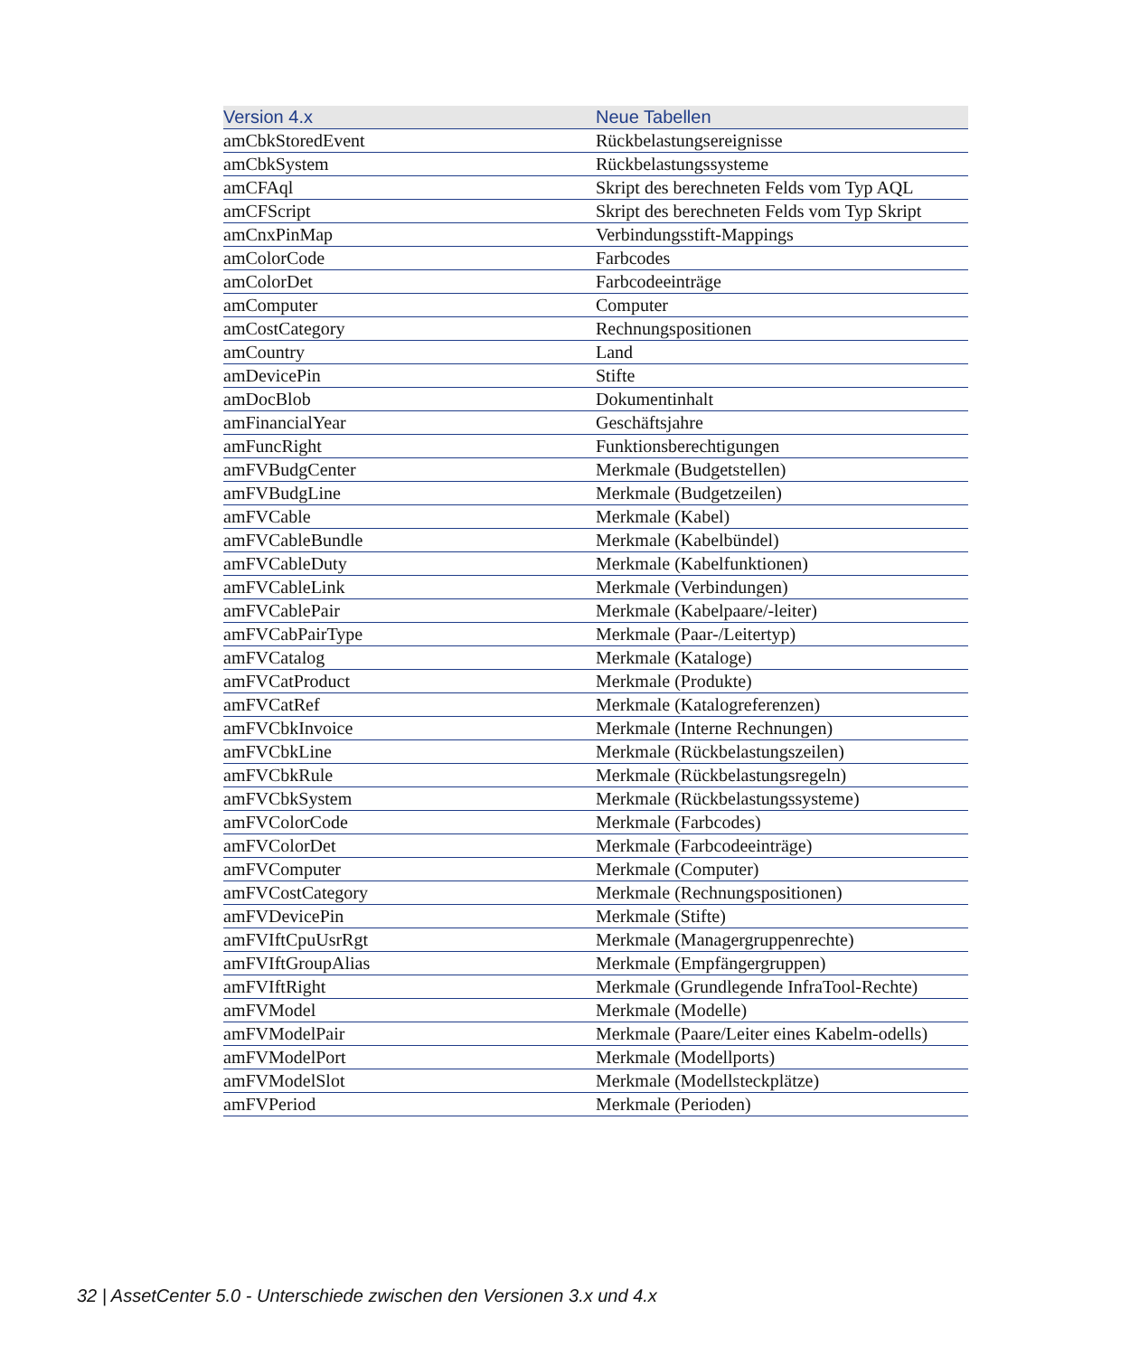| Version 4.x | Neue Tabellen |
| --- | --- |
| amCbkStoredEvent | Rückbelastungsereignisse |
| amCbkSystem | Rückbelastungssysteme |
| amCFAql | Skript des berechneten Felds vom Typ AQL |
| amCFScript | Skript des berechneten Felds vom Typ Skript |
| amCnxPinMap | Verbindungsstift-Mappings |
| amColorCode | Farbcodes |
| amColorDet | Farbcodeeinträge |
| amComputer | Computer |
| amCostCategory | Rechnungspositionen |
| amCountry | Land |
| amDevicePin | Stifte |
| amDocBlob | Dokumentinhalt |
| amFinancialYear | Geschäftsjahre |
| amFuncRight | Funktionsberechtigungen |
| amFVBudgCenter | Merkmale (Budgetstellen) |
| amFVBudgLine | Merkmale (Budgetzeilen) |
| amFVCable | Merkmale (Kabel) |
| amFVCableBundle | Merkmale (Kabelbündel) |
| amFVCableDuty | Merkmale (Kabelfunktionen) |
| amFVCableLink | Merkmale (Verbindungen) |
| amFVCablePair | Merkmale (Kabelpaare/-leiter) |
| amFVCabPairType | Merkmale (Paar-/Leitertyp) |
| amFVCatalog | Merkmale (Kataloge) |
| amFVCatProduct | Merkmale (Produkte) |
| amFVCatRef | Merkmale (Katalogreferenzen) |
| amFVCbkInvoice | Merkmale (Interne Rechnungen) |
| amFVCbkLine | Merkmale (Rückbelastungszeilen) |
| amFVCbkRule | Merkmale (Rückbelastungsregeln) |
| amFVCbkSystem | Merkmale (Rückbelastungssysteme) |
| amFVColorCode | Merkmale (Farbcodes) |
| amFVColorDet | Merkmale (Farbcodeeinträge) |
| amFVComputer | Merkmale (Computer) |
| amFVCostCategory | Merkmale (Rechnungspositionen) |
| amFVDevicePin | Merkmale (Stifte) |
| amFVIftCpuUsrRgt | Merkmale (Managergruppenrechte) |
| amFVIftGroupAlias | Merkmale (Empfängergruppen) |
| amFVIftRight | Merkmale (Grundlegende InfraTool-Rechte) |
| amFVModel | Merkmale (Modelle) |
| amFVModelPair | Merkmale (Paare/Leiter eines Kabelm-odells) |
| amFVModelPort | Merkmale (Modellports) |
| amFVModelSlot | Merkmale (Modellsteckplätze) |
| amFVPeriod | Merkmale (Perioden) |
32 | AssetCenter 5.0 - Unterschiede zwischen den Versionen 3.x und 4.x